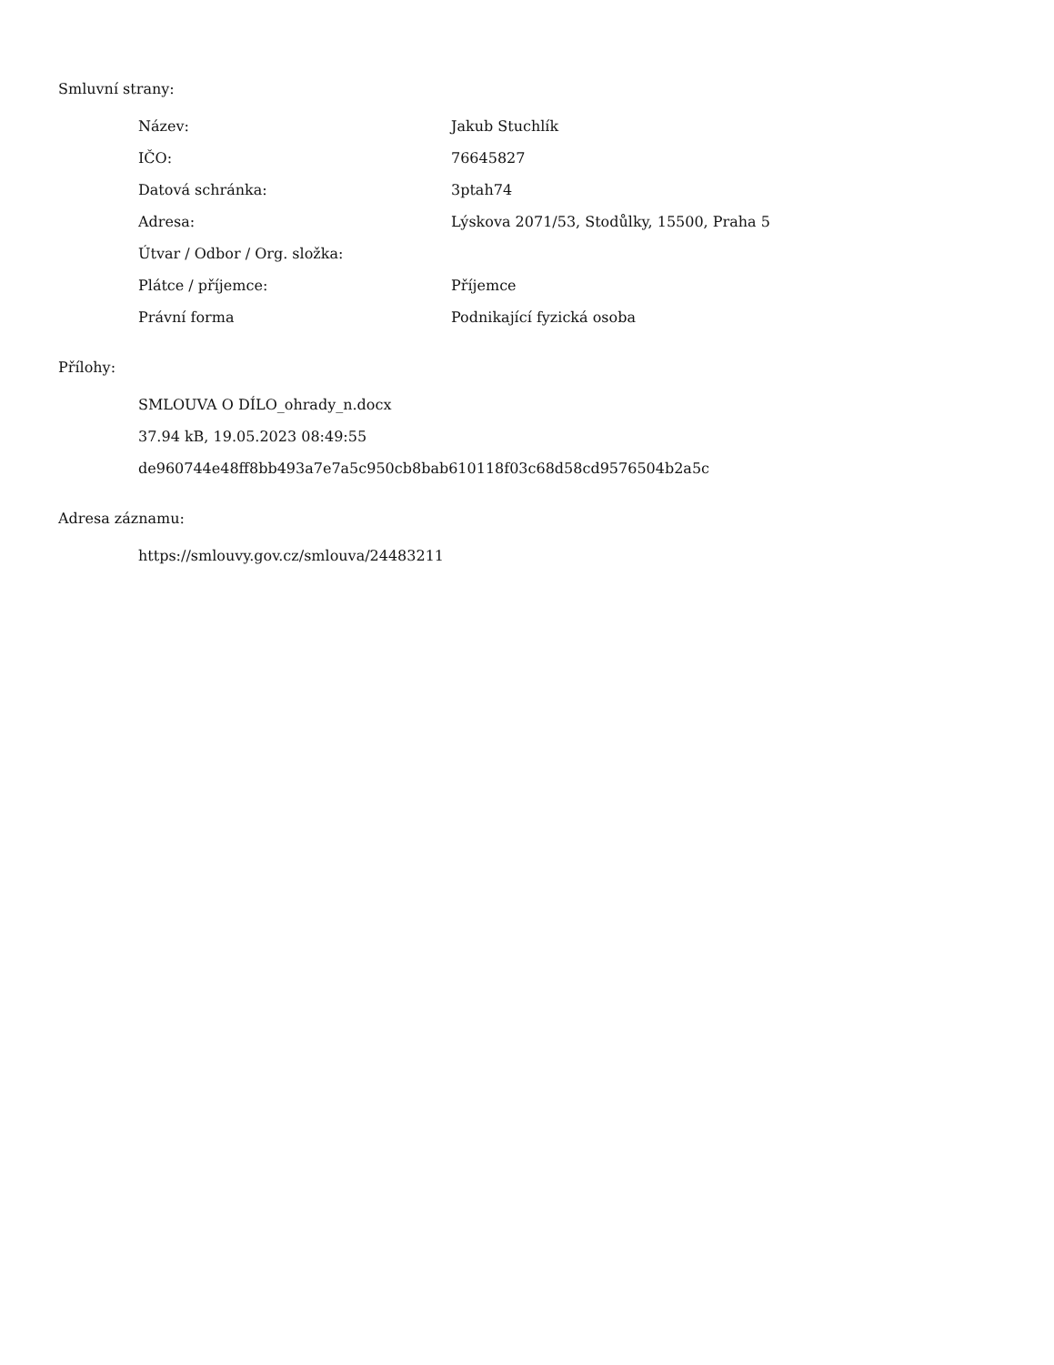Smluvní strany:
| Název: | Jakub Stuchlík |
| IČO: | 76645827 |
| Datová schránka: | 3ptah74 |
| Adresa: | Lýskova 2071/53, Stodůlky, 15500, Praha 5 |
| Útvar / Odbor / Org. složka: | |
| Plátce / příjemce: | Příjemce |
| Právní forma | Podnikající fyzická osoba |
Přílohy:
SMLOUVA O DÍLO_ohrady_n.docx
37.94 kB, 19.05.2023 08:49:55
de960744e48ff8bb493a7e7a5c950cb8bab610118f03c68d58cd9576504b2a5c
Adresa záznamu:
https://smlouvy.gov.cz/smlouva/24483211